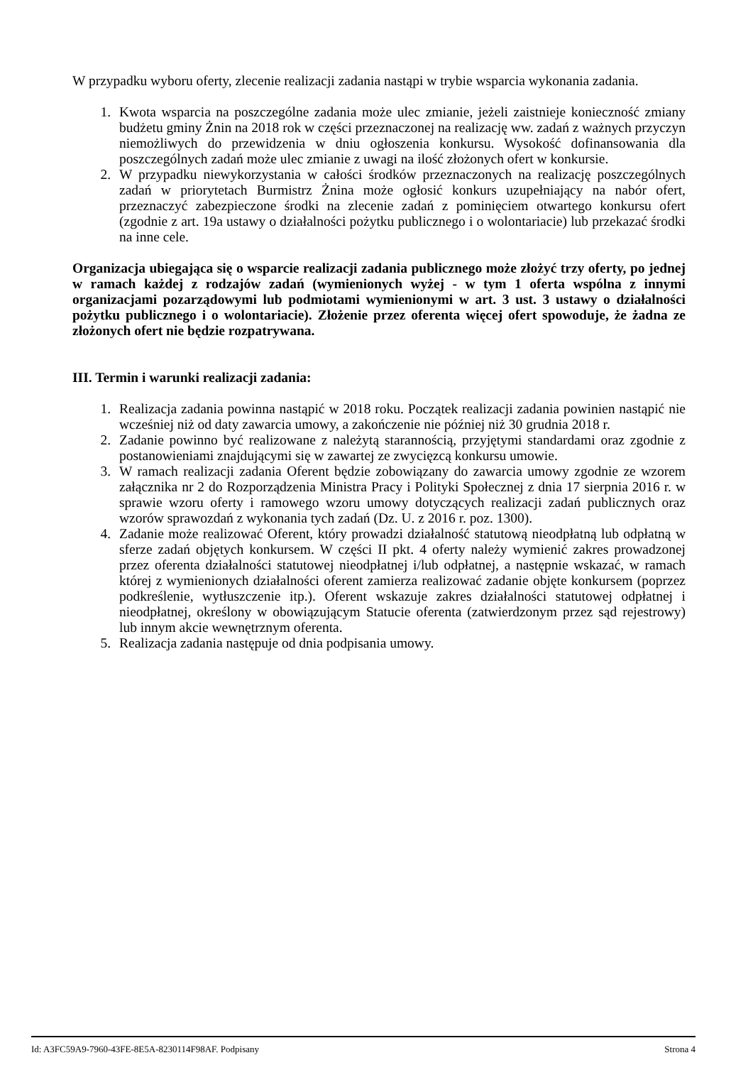W przypadku wyboru oferty, zlecenie realizacji zadania nastąpi w trybie wsparcia wykonania zadania.
1. Kwota wsparcia na poszczególne zadania może ulec zmianie, jeżeli zaistnieje konieczność zmiany budżetu gminy Żnin na 2018 rok w części przeznaczonej na realizację ww. zadań z ważnych przyczyn niemożliwych do przewidzenia w dniu ogłoszenia konkursu. Wysokość dofinansowania dla poszczególnych zadań może ulec zmianie z uwagi na ilość złożonych ofert w konkursie.
2. W przypadku niewykorzystania w całości środków przeznaczonych na realizację poszczególnych zadań w priorytetach Burmistrz Żnina może ogłosić konkurs uzupełniający na nabór ofert, przeznaczyć zabezpieczone środki na zlecenie zadań z pominięciem otwartego konkursu ofert (zgodnie z art. 19a ustawy o działalności pożytku publicznego i o wolontariacie) lub przekazać środki na inne cele.
Organizacja ubiegająca się o wsparcie realizacji zadania publicznego może złożyć trzy oferty, po jednej w ramach każdej z rodzajów zadań (wymienionych wyżej - w tym 1 oferta wspólna z innymi organizacjami pozarządowymi lub podmiotami wymienionymi w art. 3 ust. 3 ustawy o działalności pożytku publicznego i o wolontariacie). Złożenie przez oferenta więcej ofert spowoduje, że żadna ze złożonych ofert nie będzie rozpatrywana.
III. Termin i warunki realizacji zadania:
1. Realizacja zadania powinna nastąpić w 2018 roku. Początek realizacji zadania powinien nastąpić nie wcześniej niż od daty zawarcia umowy, a zakończenie nie później niż 30 grudnia 2018 r.
2. Zadanie powinno być realizowane z należytą starannością, przyjętymi standardami oraz zgodnie z postanowieniami znajdującymi się w zawartej ze zwycięzcą konkursu umowie.
3. W ramach realizacji zadania Oferent będzie zobowiązany do zawarcia umowy zgodnie ze wzorem załącznika nr 2 do Rozporządzenia Ministra Pracy i Polityki Społecznej z dnia 17 sierpnia 2016 r. w sprawie wzoru oferty i ramowego wzoru umowy dotyczących realizacji zadań publicznych oraz wzorów sprawozdań z wykonania tych zadań (Dz. U. z 2016 r. poz. 1300).
4. Zadanie może realizować Oferent, który prowadzi działalność statutową nieodpłatną lub odpłatną w sferze zadań objętych konkursem. W części II pkt. 4 oferty należy wymienić zakres prowadzonej przez oferenta działalności statutowej nieodpłatnej i/lub odpłatnej, a następnie wskazać, w ramach której z wymienionych działalności oferent zamierza realizować zadanie objęte konkursem (poprzez podkreślenie, wytłuszczenie itp.). Oferent wskazuje zakres działalności statutowej odpłatnej i nieodpłatnej, określony w obowiązującym Statucie oferenta (zatwierdzonym przez sąd rejestrowy) lub innym akcie wewnętrznym oferenta.
5. Realizacja zadania następuje od dnia podpisania umowy.
Id: A3FC59A9-7960-43FE-8E5A-8230114F98AF. Podpisany Strona 4